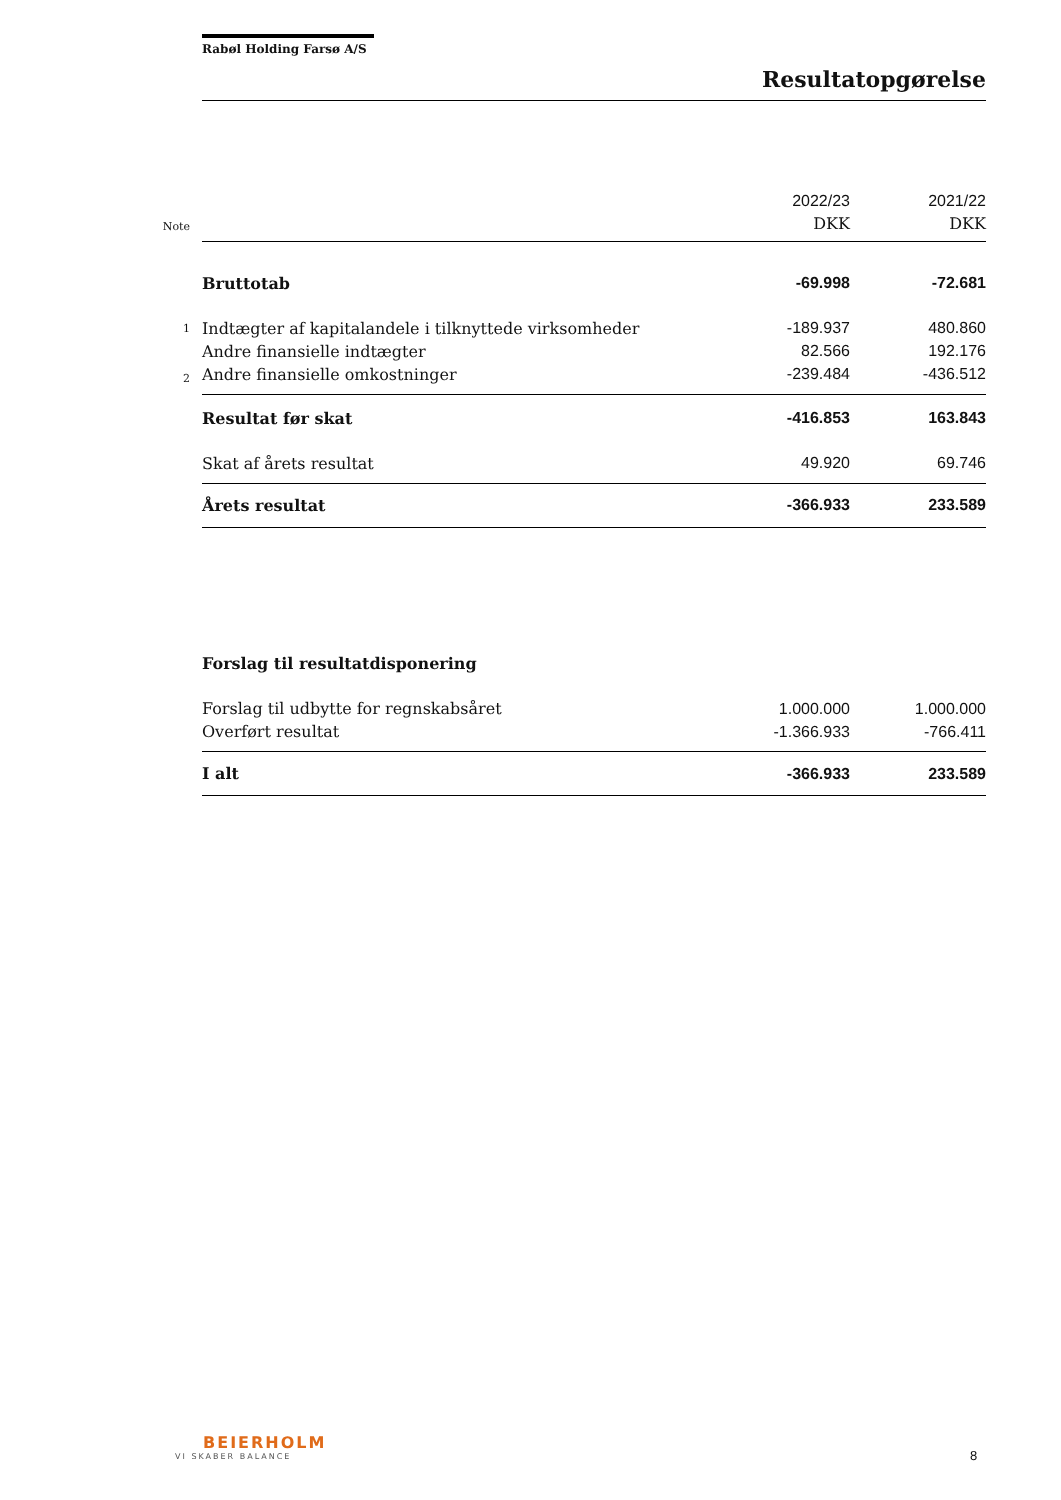Rabøl Holding Farsø A/S
Resultatopgørelse
| | | 2022/23 | 2021/22 |
| Note | | DKK | DKK |
| | Bruttotab | -69.998 | -72.681 |
| 1 | Indtægter af kapitalandele i tilknyttede virksomheder | -189.937 | 480.860 |
| | Andre finansielle indtægter | 82.566 | 192.176 |
| 2 | Andre finansielle omkostninger | -239.484 | -436.512 |
| | Resultat før skat | -416.853 | 163.843 |
| | Skat af årets resultat | 49.920 | 69.746 |
| | Årets resultat | -366.933 | 233.589 |
| | Forslag til resultatdisponering | | |
| | Forslag til udbytte for regnskabsåret | 1.000.000 | 1.000.000 |
| | Overført resultat | -1.366.933 | -766.411 |
| | I alt | -366.933 | 233.589 |
BEIERHOLM
VI SKABER BALANCE
8